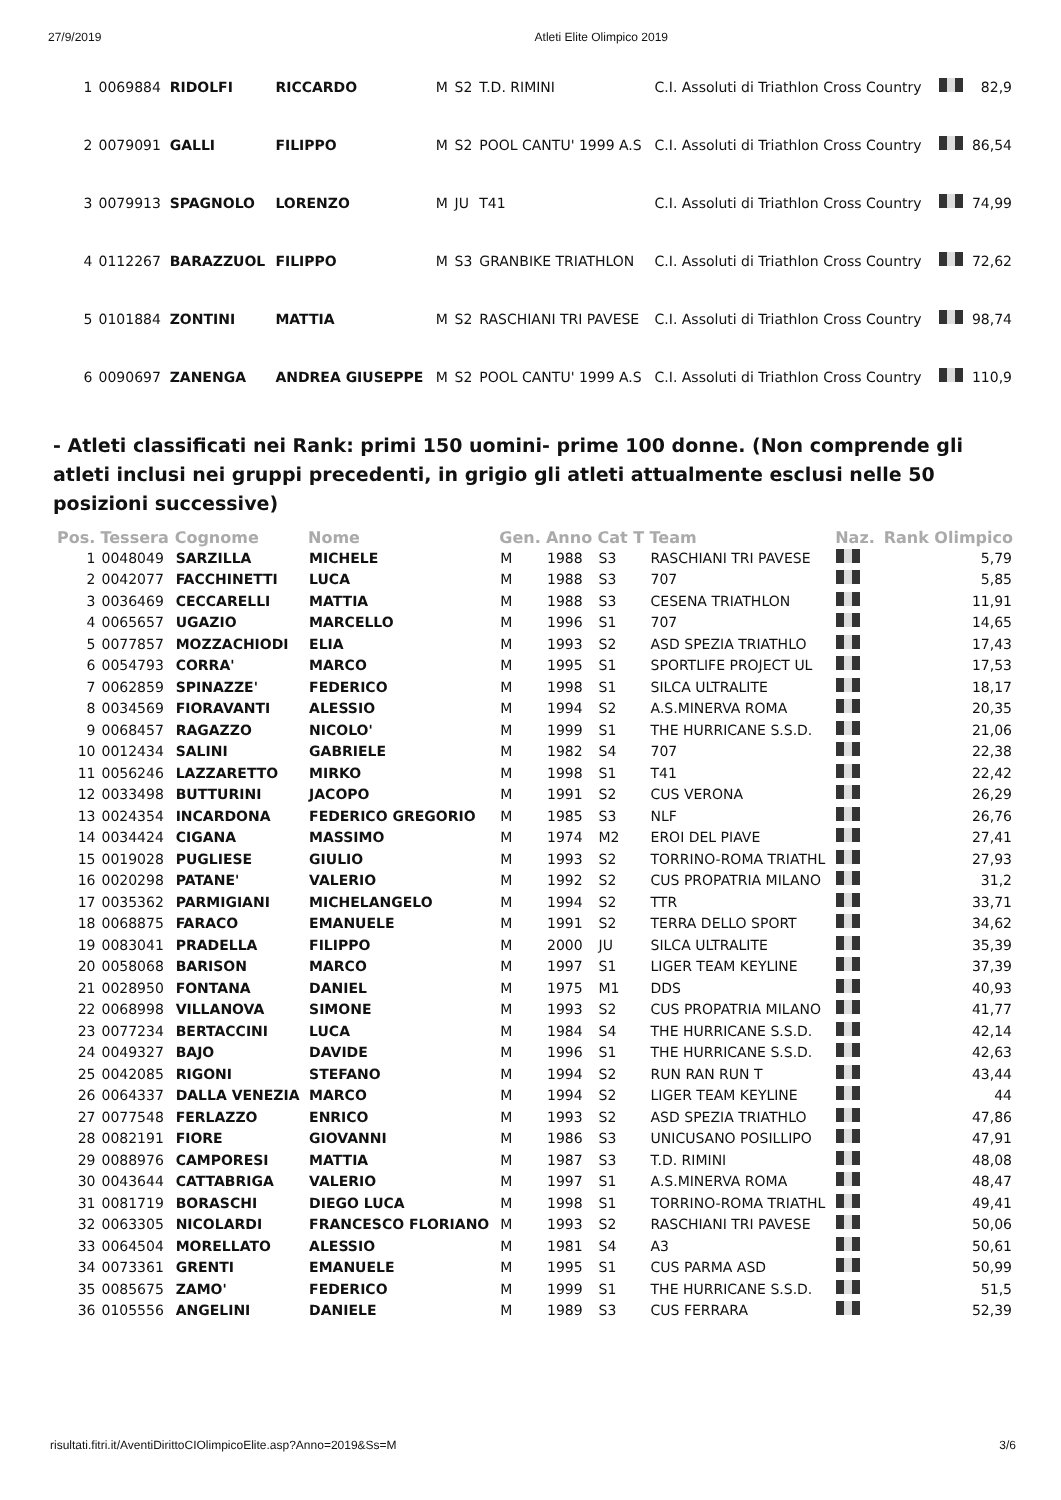27/9/2019 Atleti Elite Olimpico 2019
| 1 | 0069884 | RIDOLFI | RICCARDO | M | S2 | T.D. RIMINI | C.I. Assoluti di Triathlon Cross Country | | 82,9 |
| 2 | 0079091 | GALLI | FILIPPO | M | S2 | POOL CANTU' 1999 A.S | C.I. Assoluti di Triathlon Cross Country | | 86,54 |
| 3 | 0079913 | SPAGNOLO | LORENZO | M | JU | T41 | C.I. Assoluti di Triathlon Cross Country | | 74,99 |
| 4 | 0112267 | BARAZZUOL | FILIPPO | M | S3 | GRANBIKE TRIATHLON | C.I. Assoluti di Triathlon Cross Country | | 72,62 |
| 5 | 0101884 | ZONTINI | MATTIA | M | S2 | RASCHIANI TRI PAVESE | C.I. Assoluti di Triathlon Cross Country | | 98,74 |
| 6 | 0090697 | ZANENGA | ANDREA GIUSEPPE | M | S2 | POOL CANTU' 1999 A.S | C.I. Assoluti di Triathlon Cross Country | | 110,9 |
- Atleti classificati nei Rank: primi 150 uomini- prime 100 donne. (Non comprende gli atleti inclusi nei gruppi precedenti, in grigio gli atleti attualmente esclusi nelle 50 posizioni successive)
| Pos. | Tessera | Cognome | Nome | Gen. | Anno | Cat T | Team | Naz. | Rank Olimpico |
| --- | --- | --- | --- | --- | --- | --- | --- | --- | --- |
| 1 | 0048049 | SARZILLA | MICHELE | M | 1988 | S3 | RASCHIANI TRI PAVESE | | 5,79 |
| 2 | 0042077 | FACCHINETTI | LUCA | M | 1988 | S3 | 707 | | 5,85 |
| 3 | 0036469 | CECCARELLI | MATTIA | M | 1988 | S3 | CESENA TRIATHLON | | 11,91 |
| 4 | 0065657 | UGAZIO | MARCELLO | M | 1996 | S1 | 707 | | 14,65 |
| 5 | 0077857 | MOZZACHIODI | ELIA | M | 1993 | S2 | ASD SPEZIA TRIATHLO | | 17,43 |
| 6 | 0054793 | CORRA' | MARCO | M | 1995 | S1 | SPORTLIFE PROJECT UL | | 17,53 |
| 7 | 0062859 | SPINAZZE' | FEDERICO | M | 1998 | S1 | SILCA ULTRALITE | | 18,17 |
| 8 | 0034569 | FIORAVANTI | ALESSIO | M | 1994 | S2 | A.S.MINERVA ROMA | | 20,35 |
| 9 | 0068457 | RAGAZZO | NICOLO' | M | 1999 | S1 | THE HURRICANE S.S.D. | | 21,06 |
| 10 | 0012434 | SALINI | GABRIELE | M | 1982 | S4 | 707 | | 22,38 |
| 11 | 0056246 | LAZZARETTO | MIRKO | M | 1998 | S1 | T41 | | 22,42 |
| 12 | 0033498 | BUTTURINI | JACOPO | M | 1991 | S2 | CUS VERONA | | 26,29 |
| 13 | 0024354 | INCARDONA | FEDERICO GREGORIO | M | 1985 | S3 | NLF | | 26,76 |
| 14 | 0034424 | CIGANA | MASSIMO | M | 1974 | M2 | EROI DEL PIAVE | | 27,41 |
| 15 | 0019028 | PUGLIESE | GIULIO | M | 1993 | S2 | TORRINO-ROMA TRIATHL | | 27,93 |
| 16 | 0020298 | PATANE' | VALERIO | M | 1992 | S2 | CUS PROPATRIA MILANO | | 31,2 |
| 17 | 0035362 | PARMIGIANI | MICHELANGELO | M | 1994 | S2 | TTR | | 33,71 |
| 18 | 0068875 | FARACO | EMANUELE | M | 1991 | S2 | TERRA DELLO SPORT | | 34,62 |
| 19 | 0083041 | PRADELLA | FILIPPO | M | 2000 | JU | SILCA ULTRALITE | | 35,39 |
| 20 | 0058068 | BARISON | MARCO | M | 1997 | S1 | LIGER TEAM KEYLINE | | 37,39 |
| 21 | 0028950 | FONTANA | DANIEL | M | 1975 | M1 | DDS | | 40,93 |
| 22 | 0068998 | VILLANOVA | SIMONE | M | 1993 | S2 | CUS PROPATRIA MILANO | | 41,77 |
| 23 | 0077234 | BERTACCINI | LUCA | M | 1984 | S4 | THE HURRICANE S.S.D. | | 42,14 |
| 24 | 0049327 | BAJO | DAVIDE | M | 1996 | S1 | THE HURRICANE S.S.D. | | 42,63 |
| 25 | 0042085 | RIGONI | STEFANO | M | 1994 | S2 | RUN RAN RUN T | | 43,44 |
| 26 | 0064337 | DALLA VENEZIA | MARCO | M | 1994 | S2 | LIGER TEAM KEYLINE | | 44 |
| 27 | 0077548 | FERLAZZO | ENRICO | M | 1993 | S2 | ASD SPEZIA TRIATHLO | | 47,86 |
| 28 | 0082191 | FIORE | GIOVANNI | M | 1986 | S3 | UNICUSANO POSILLIPO | | 47,91 |
| 29 | 0088976 | CAMPORESI | MATTIA | M | 1987 | S3 | T.D. RIMINI | | 48,08 |
| 30 | 0043644 | CATTABRIGA | VALERIO | M | 1997 | S1 | A.S.MINERVA ROMA | | 48,47 |
| 31 | 0081719 | BORASCHI | DIEGO LUCA | M | 1998 | S1 | TORRINO-ROMA TRIATHL | | 49,41 |
| 32 | 0063305 | NICOLARDI | FRANCESCO FLORIANO | M | 1993 | S2 | RASCHIANI TRI PAVESE | | 50,06 |
| 33 | 0064504 | MORELLATO | ALESSIO | M | 1981 | S4 | A3 | | 50,61 |
| 34 | 0073361 | GRENTI | EMANUELE | M | 1995 | S1 | CUS PARMA ASD | | 50,99 |
| 35 | 0085675 | ZAMO' | FEDERICO | M | 1999 | S1 | THE HURRICANE S.S.D. | | 51,5 |
| 36 | 0105556 | ANGELINI | DANIELE | M | 1989 | S3 | CUS FERRARA | | 52,39 |
risultati.fitri.it/AventiDirittoCIOlimpicoElite.asp?Anno=2019&Ss=M 3/6